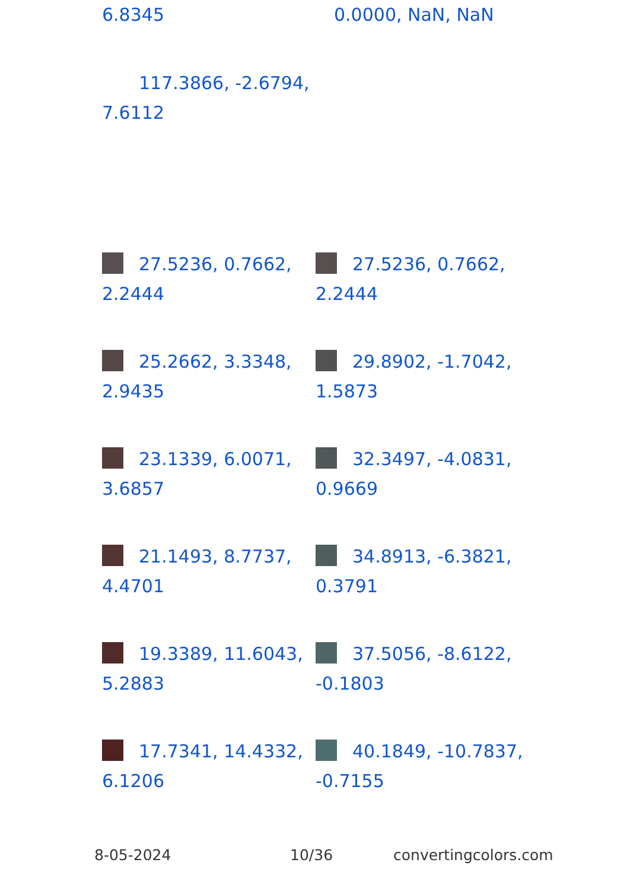6.8345 0.0000, NaN, NaN
117.3866, -2.6794,
7.6112
27.5236, 0.7662,
2.2444
27.5236, 0.7662,
2.2444
25.2662, 3.3348,
2.9435
29.8902, -1.7042,
1.5873
23.1339, 6.0071,
3.6857
32.3497, -4.0831,
0.9669
21.1493, 8.7737,
4.4701
34.8913, -6.3821,
0.3791
19.3389, 11.6043,
5.2883
37.5056, -8.6122,
-0.1803
17.7341, 14.4332,
6.1206
40.1849, -10.7837,
-0.7155
8-05-2024 10/36 convertingcolors.com